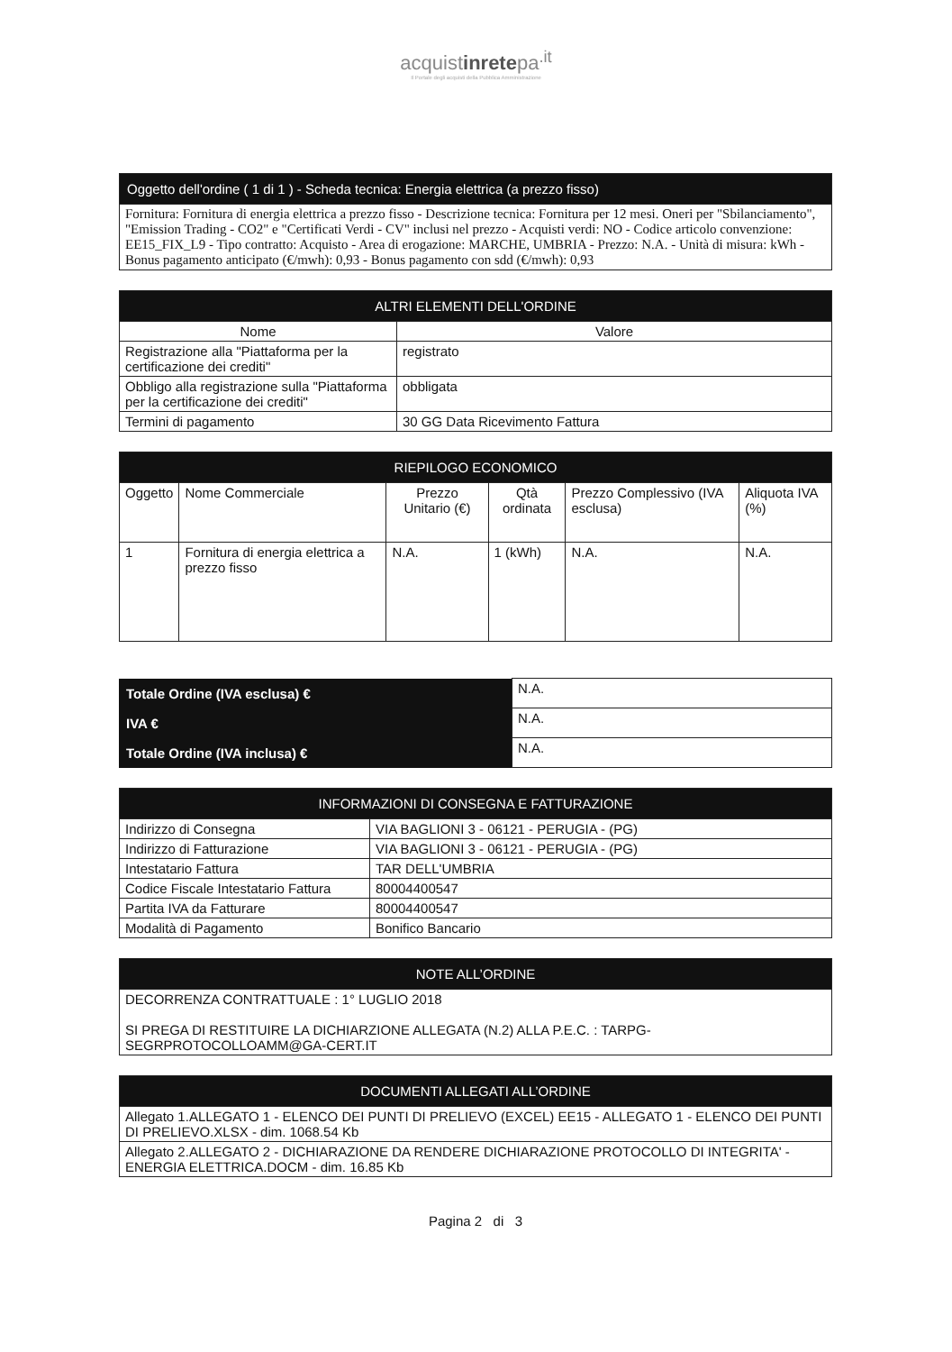acquistinretepa<sup>.it</sup>
Il Portale degli acquisti della Pubblica Amministrazione
| Oggetto dell'ordine ( 1 di 1 ) - Scheda tecnica: Energia elettrica (a prezzo fisso) |
| --- |
| Fornitura: Fornitura di energia elettrica a prezzo fisso - Descrizione tecnica: Fornitura per 12 mesi. Oneri per "Sbilanciamento", "Emission Trading - CO2" e "Certificati Verdi - CV" inclusi nel prezzo - Acquisti verdi: NO - Codice articolo convenzione: EE15_FIX_L9 - Tipo contratto: Acquisto - Area di erogazione: MARCHE, UMBRIA - Prezzo: N.A. - Unità di misura: kWh - Bonus pagamento anticipato (€/mwh): 0,93 - Bonus pagamento con sdd (€/mwh): 0,93 |
| ALTRI ELEMENTI DELL'ORDINE | |
| --- | --- |
| Nome | Valore |
| Registrazione alla "Piattaforma per la certificazione dei crediti" | registrato |
| Obbligo alla registrazione sulla "Piattaforma per la certificazione dei crediti" | obbligata |
| Termini di pagamento | 30 GG Data Ricevimento Fattura |
| RIEPILOGO ECONOMICO | | | | | |
| --- | --- | --- | --- | --- | --- |
| Oggetto | Nome Commerciale | Prezzo Unitario (€) | Qtà ordinata | Prezzo Complessivo (IVA esclusa) | Aliquota IVA (%) |
| 1 | Fornitura di energia elettrica a prezzo fisso | N.A. | 1 (kWh) | N.A. | N.A. |
| Totale Ordine (IVA esclusa) € | N.A. |
| IVA € | N.A. |
| Totale Ordine (IVA inclusa) € | N.A. |
| INFORMAZIONI DI CONSEGNA E FATTURAZIONE | |
| --- | --- |
| Indirizzo di Consegna | VIA BAGLIONI 3 - 06121 - PERUGIA - (PG) |
| Indirizzo di Fatturazione | VIA BAGLIONI 3 - 06121 - PERUGIA - (PG) |
| Intestatario Fattura | TAR DELL'UMBRIA |
| Codice Fiscale Intestatario Fattura | 80004400547 |
| Partita IVA da Fatturare | 80004400547 |
| Modalità di Pagamento | Bonifico Bancario |
| NOTE ALL’ORDINE |
| --- |
| DECORRENZA CONTRATTUALE : 1° LUGLIO 2018 SI PREGA DI RESTITUIRE LA DICHIARZIONE ALLEGATA (N.2) ALLA P.E.C. : TARPG-SEGRPROTOCOLLOAMM@GA-CERT.IT |
| DOCUMENTI ALLEGATI ALL’ORDINE |
| --- |
| Allegato 1.ALLEGATO 1 - ELENCO DEI PUNTI DI PRELIEVO (EXCEL) EE15 - ALLEGATO 1 - ELENCO DEI PUNTI DI PRELIEVO.XLSX - dim. 1068.54 Kb |
| Allegato 2.ALLEGATO 2 - DICHIARAZIONE DA RENDERE DICHIARAZIONE PROTOCOLLO DI INTEGRITA' - ENERGIA ELETTRICA.DOCM - dim. 16.85 Kb |
Pagina 2 di 3